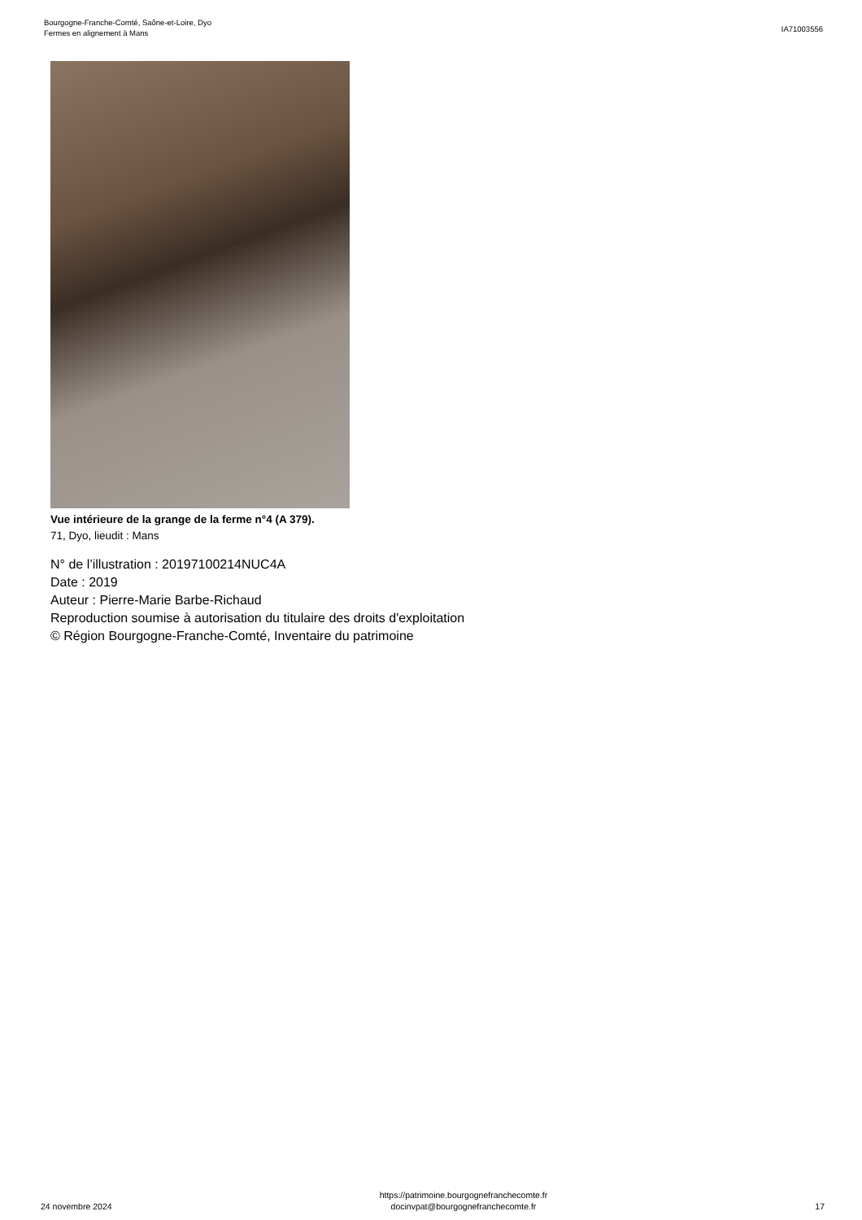Bourgogne-Franche-Comté, Saône-et-Loire, Dyo
Fermes en alignement à Mans
IA71003556
Vue intérieure de la grange de la ferme n°4 (A 379).
71, Dyo, lieudit : Mans
N° de l’illustration : 20197100214NUC4A
Date : 2019
Auteur : Pierre-Marie Barbe-Richaud
Reproduction soumise à autorisation du titulaire des droits d'exploitation
© Région Bourgogne-Franche-Comté, Inventaire du patrimoine
24 novembre 2024
https://patrimoine.bourgognefranchecomte.fr
docinvpat@bourgognefranchecomte.fr
17